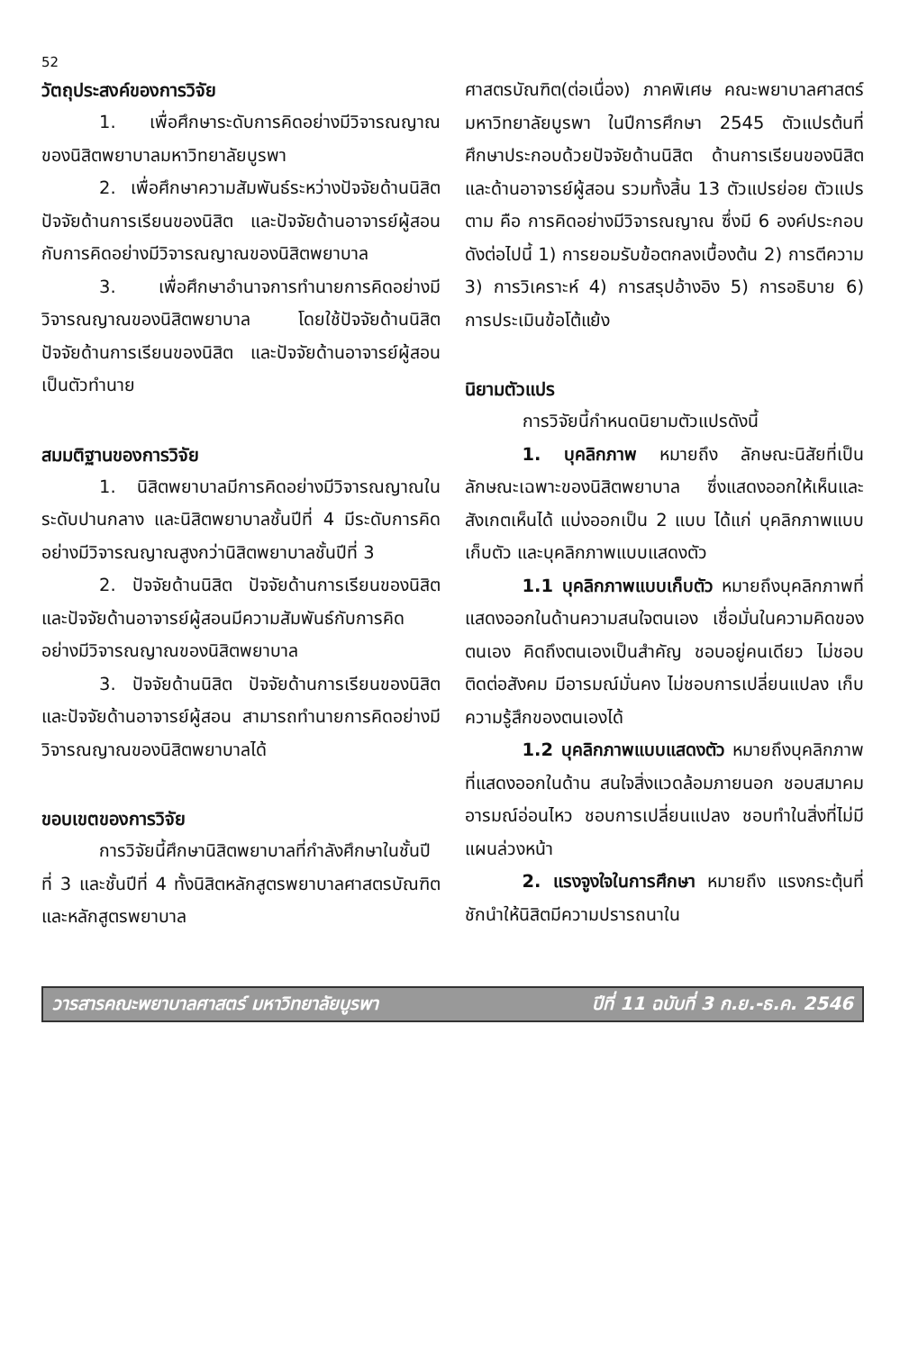52
วัตถุประสงค์ของการวิจัย
1. เพื่อศึกษาระดับการคิดอย่างมีวิจารณญาณของนิสิตพยาบาลมหาวิทยาลัยบูรพา
2. เพื่อศึกษาความสัมพันธ์ระหว่างปัจจัยด้านนิสิต ปัจจัยด้านการเรียนของนิสิต และปัจจัยด้านอาจารย์ผู้สอน กับการคิดอย่างมีวิจารณญาณของนิสิตพยาบาล
3. เพื่อศึกษาอำนาจการทำนายการคิดอย่างมีวิจารณญาณของนิสิตพยาบาล โดยใช้ปัจจัยด้านนิสิต ปัจจัยด้านการเรียนของนิสิต และปัจจัยด้านอาจารย์ผู้สอนเป็นตัวทำนาย
สมมติฐานของการวิจัย
1. นิสิตพยาบาลมีการคิดอย่างมีวิจารณญาณในระดับปานกลาง และนิสิตพยาบาลชั้นปีที่ 4 มีระดับการคิดอย่างมีวิจารณญาณสูงกว่านิสิตพยาบาลชั้นปีที่ 3
2. ปัจจัยด้านนิสิต ปัจจัยด้านการเรียนของนิสิต และปัจจัยด้านอาจารย์ผู้สอนมีความสัมพันธ์กับการคิดอย่างมีวิจารณญาณของนิสิตพยาบาล
3. ปัจจัยด้านนิสิต ปัจจัยด้านการเรียนของนิสิต และปัจจัยด้านอาจารย์ผู้สอน สามารถทำนายการคิดอย่างมีวิจารณญาณของนิสิตพยาบาลได้
ขอบเขตของการวิจัย
การวิจัยนี้ศึกษานิสิตพยาบาลที่กำลังศึกษาในชั้นปีที่ 3 และชั้นปีที่ 4 ทั้งนิสิตหลักสูตรพยาบาลศาสตรบัณฑิต และหลักสูตรพยาบาล
ศาสตรบัณฑิต(ต่อเนื่อง) ภาคพิเศษ คณะพยาบาลศาสตร์ มหาวิทยาลัยบูรพา ในปีการศึกษา 2545 ตัวแปรต้นที่ศึกษาประกอบด้วยปัจจัยด้านนิสิต ด้านการเรียนของนิสิต และด้านอาจารย์ผู้สอน รวมทั้งสิ้น 13 ตัวแปรย่อย ตัวแปรตาม คือ การคิดอย่างมีวิจารณญาณ ซึ่งมี 6 องค์ประกอบ ดังต่อไปนี้ 1) การยอมรับข้อตกลงเบื้องต้น 2) การตีความ 3) การวิเคราะห์ 4) การสรุปอ้างอิง 5) การอธิบาย 6) การประเมินข้อโต้แย้ง
นิยามตัวแปร
การวิจัยนี้กำหนดนิยามตัวแปรดังนี้
1. บุคลิกภาพ หมายถึง ลักษณะนิสัยที่เป็นลักษณะเฉพาะของนิสิตพยาบาล ซึ่งแสดงออกให้เห็นและสังเกตเห็นได้ แบ่งออกเป็น 2 แบบ ได้แก่ บุคลิกภาพแบบเก็บตัว และบุคลิกภาพแบบแสดงตัว
1.1 บุคลิกภาพแบบเก็บตัว หมายถึงบุคลิกภาพที่แสดงออกในด้านความสนใจตนเอง เชื่อมั่นในความคิดของตนเอง คิดถึงตนเองเป็นสำคัญ ชอบอยู่คนเดียว ไม่ชอบติดต่อสังคม มีอารมณ์มั่นคง ไม่ชอบการเปลี่ยนแปลง เก็บความรู้สึกของตนเองได้
1.2 บุคลิกภาพแบบแสดงตัว หมายถึงบุคลิกภาพที่แสดงออกในด้าน สนใจสิ่งแวดล้อมภายนอก ชอบสมาคม อารมณ์อ่อนไหว ชอบการเปลี่ยนแปลง ชอบทำในสิ่งที่ไม่มีแผนล่วงหน้า
2. แรงจูงใจในการศึกษา หมายถึง แรงกระตุ้นที่ชักนำให้นิสิตมีความปรารถนาใน
วารสารคณะพยาบาลศาสตร์ มหาวิทยาลัยบูรพา ปีที่ 11 ฉบับที่ 3 ก.ย.-ธ.ค. 2546